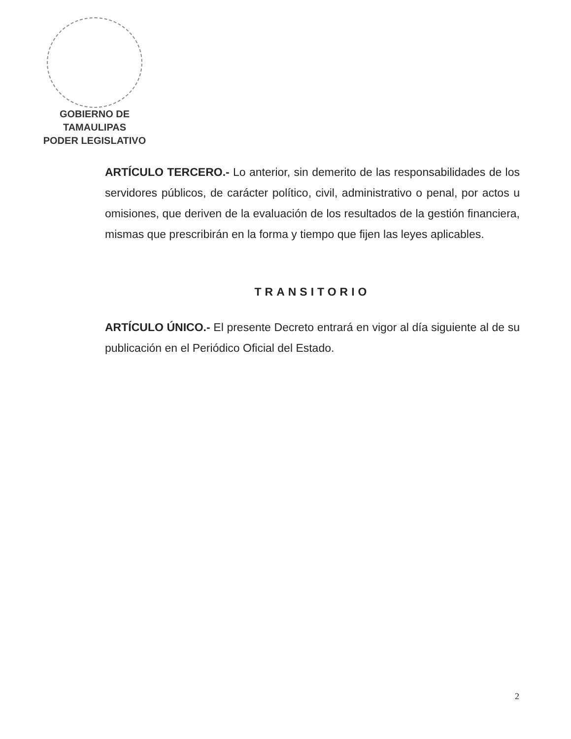GOBIERNO DE TAMAULIPAS
PODER LEGISLATIVO
ARTÍCULO TERCERO.- Lo anterior, sin demerito de las responsabilidades de los servidores públicos, de carácter político, civil, administrativo o penal, por actos u omisiones, que deriven de la evaluación de los resultados de la gestión financiera, mismas que prescribirán en la forma y tiempo que fijen las leyes aplicables.
TRANSITORIO
ARTÍCULO ÚNICO.- El presente Decreto entrará en vigor al día siguiente al de su publicación en el Periódico Oficial del Estado.
2